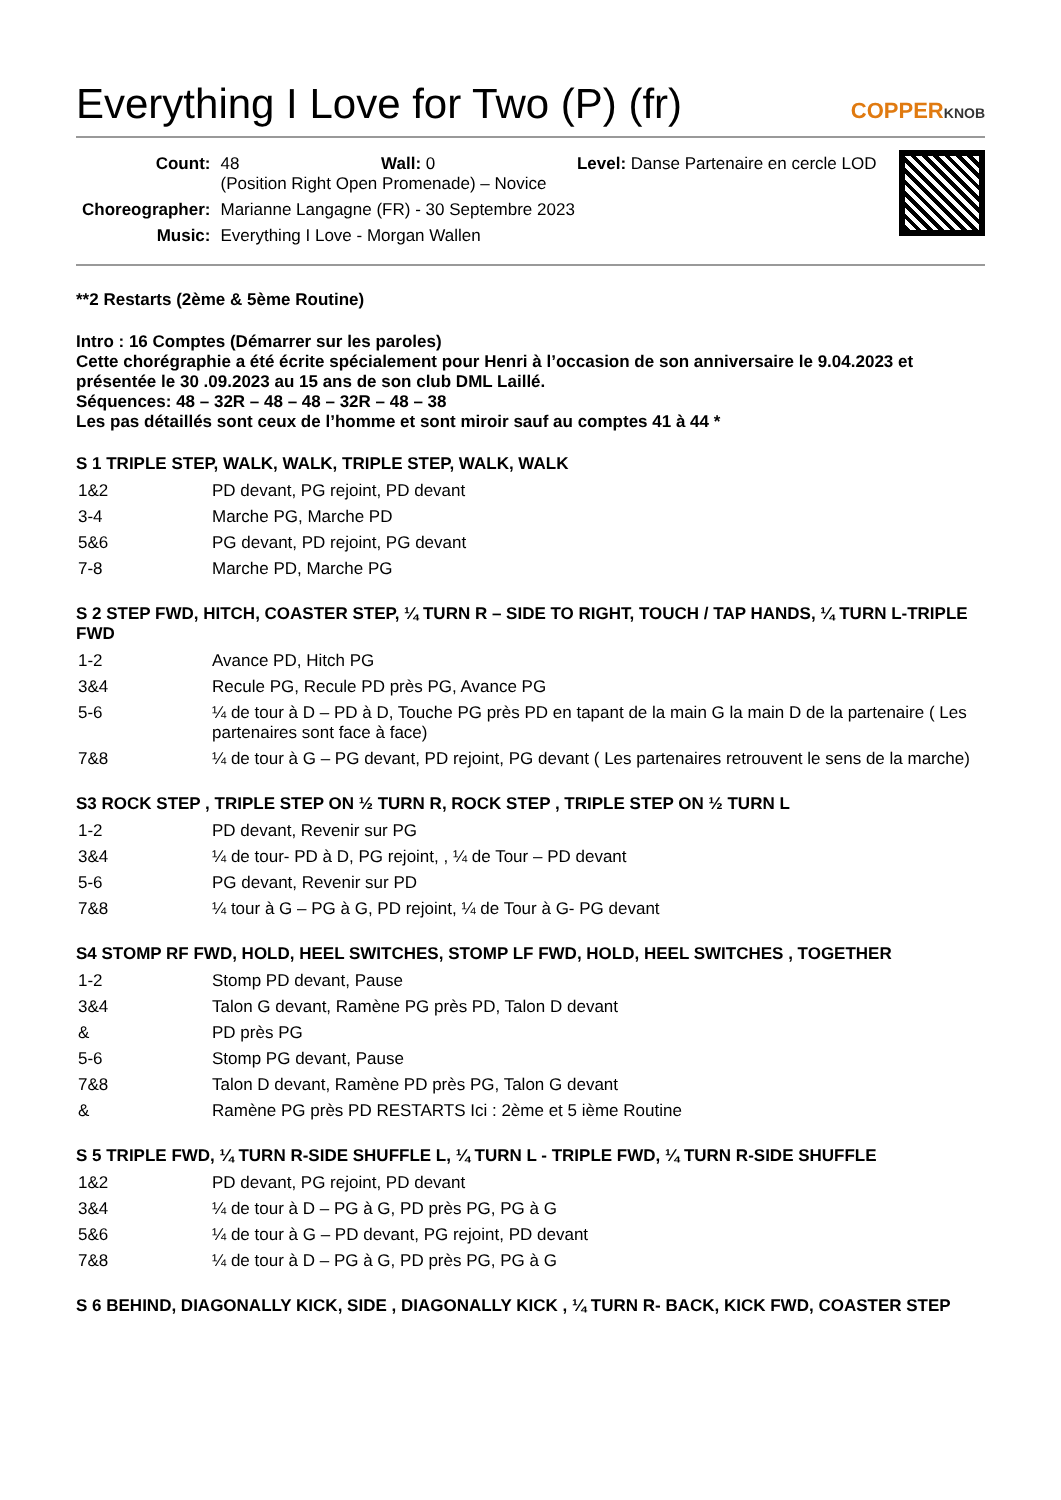Everything I Love for Two (P) (fr)
COPPERKNOB
| Count: | 48 Wall: 0 Level: Danse Partenaire en cercle LOD (Position Right Open Promenade) – Novice |
| Choreographer: | Marianne Langagne (FR) - 30 Septembre 2023 |
| Music: | Everything I Love - Morgan Wallen |
**2 Restarts (2ème & 5ème Routine)
Intro : 16 Comptes (Démarrer sur les paroles)
Cette chorégraphie a été écrite spécialement pour Henri à l’occasion de son anniversaire le 9.04.2023 et présentée le 30 .09.2023 au 15 ans de son club DML Laillé.
Séquences: 48 – 32R – 48 – 48 – 32R – 48 – 38
Les pas détaillés sont ceux de l’homme et sont miroir sauf au comptes 41 à 44 *
S 1 TRIPLE STEP, WALK, WALK, TRIPLE STEP, WALK, WALK
| 1&2 | PD devant, PG rejoint, PD devant |
| 3-4 | Marche PG, Marche PD |
| 5&6 | PG devant, PD rejoint, PG devant |
| 7-8 | Marche PD, Marche PG |
S 2 STEP FWD, HITCH, COASTER STEP, ¼ TURN R – SIDE TO RIGHT, TOUCH / TAP HANDS, ¼ TURN L-TRIPLE FWD
| 1-2 | Avance PD, Hitch PG |
| 3&4 | Recule PG, Recule PD près PG, Avance PG |
| 5-6 | ¼ de tour à D – PD à D, Touche PG près PD en tapant de la main G la main D de la partenaire ( Les partenaires sont face à face) |
| 7&8 | ¼ de tour à G – PG devant, PD rejoint, PG devant ( Les partenaires retrouvent le sens de la marche) |
S3 ROCK STEP , TRIPLE STEP ON ½ TURN R, ROCK STEP , TRIPLE STEP ON ½ TURN L
| 1-2 | PD devant, Revenir sur PG |
| 3&4 | ¼ de tour- PD à D, PG rejoint, , ¼ de Tour – PD devant |
| 5-6 | PG devant, Revenir sur PD |
| 7&8 | ¼ tour à G – PG à G, PD rejoint, ¼ de Tour à G- PG devant |
S4 STOMP RF FWD, HOLD, HEEL SWITCHES, STOMP LF FWD, HOLD, HEEL SWITCHES , TOGETHER
| 1-2 | Stomp PD devant, Pause |
| 3&4 | Talon G devant, Ramène PG près PD, Talon D devant |
| & | PD près PG |
| 5-6 | Stomp PG devant, Pause |
| 7&8 | Talon D devant, Ramène PD près PG, Talon G devant |
| & | Ramène PG près PD RESTARTS Ici : 2ème et 5 ième Routine |
S 5 TRIPLE FWD, ¼ TURN R-SIDE SHUFFLE L, ¼ TURN L - TRIPLE FWD, ¼ TURN R-SIDE SHUFFLE
| 1&2 | PD devant, PG rejoint, PD devant |
| 3&4 | ¼ de tour à D – PG à G, PD près PG, PG à G |
| 5&6 | ¼ de tour à G – PD devant, PG rejoint, PD devant |
| 7&8 | ¼ de tour à D – PG à G, PD près PG, PG à G |
S 6 BEHIND, DIAGONALLY KICK, SIDE , DIAGONALLY KICK , ¼ TURN R- BACK, KICK FWD, COASTER STEP